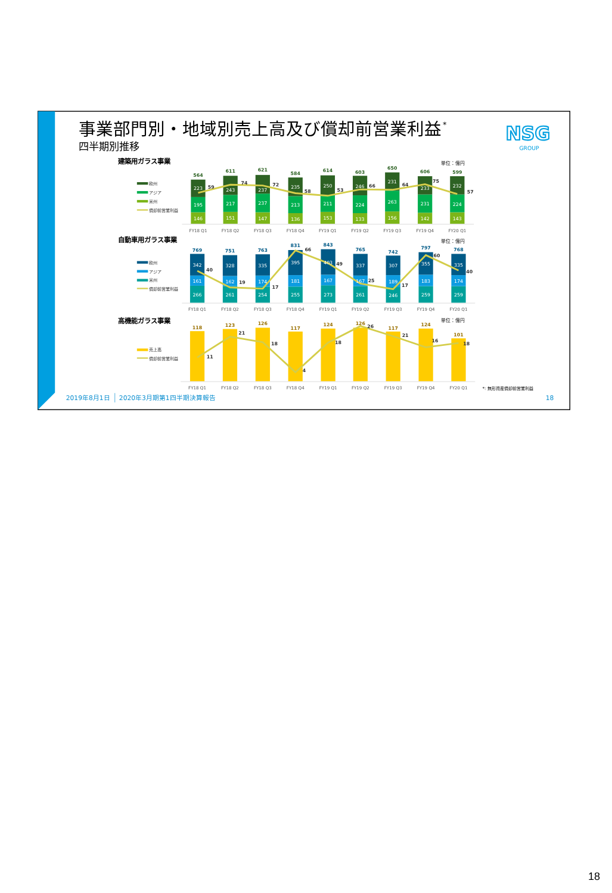事業部門別・地域別売上高及び償却前営業利益
*
四半期別推移
NSG
GROUP
建築用ガラス事業
単位：億円
欧州
アジア
米州
償却前営業利益
564
611
621
584
614
603
650
606
599
223
195
146
243
217
151
237
237
147
235
213
136
250
211
153
246
224
133
231
263
156
233
231
142
232
224
143
59
74
72
58
53
66
64
75
57
FY18 Q1
FY18 Q2
FY18 Q3
FY18 Q4
FY19 Q1
FY19 Q2
FY19 Q3
FY19 Q4
FY20 Q1
自動車用ガラス事業
単位：億円
欧州
アジア
米州
償却前営業利益
769
751
763
831
843
765
742
797
768
342
161
266
328
162
261
335
174
254
395
181
255
403
167
273
337
167
261
307
189
246
355
183
259
335
174
259
40
19
17
66
49
25
17
60
40
FY18 Q1
FY18 Q2
FY18 Q3
FY18 Q4
FY19 Q1
FY19 Q2
FY19 Q3
FY19 Q4
FY20 Q1
高機能ガラス事業
単位：億円
売上高
償却前営業利益
118
123
126
117
124
126
117
124
101
11
21
18
4
18
26
21
16
18
FY18 Q1
FY18 Q2
FY18 Q3
FY18 Q4
FY19 Q1
FY19 Q2
FY19 Q3
FY19 Q4
FY20 Q1
*: 無形資産償却前営業利益
2019年8月1日
2020年3月期第1四半期決算報告
18
18